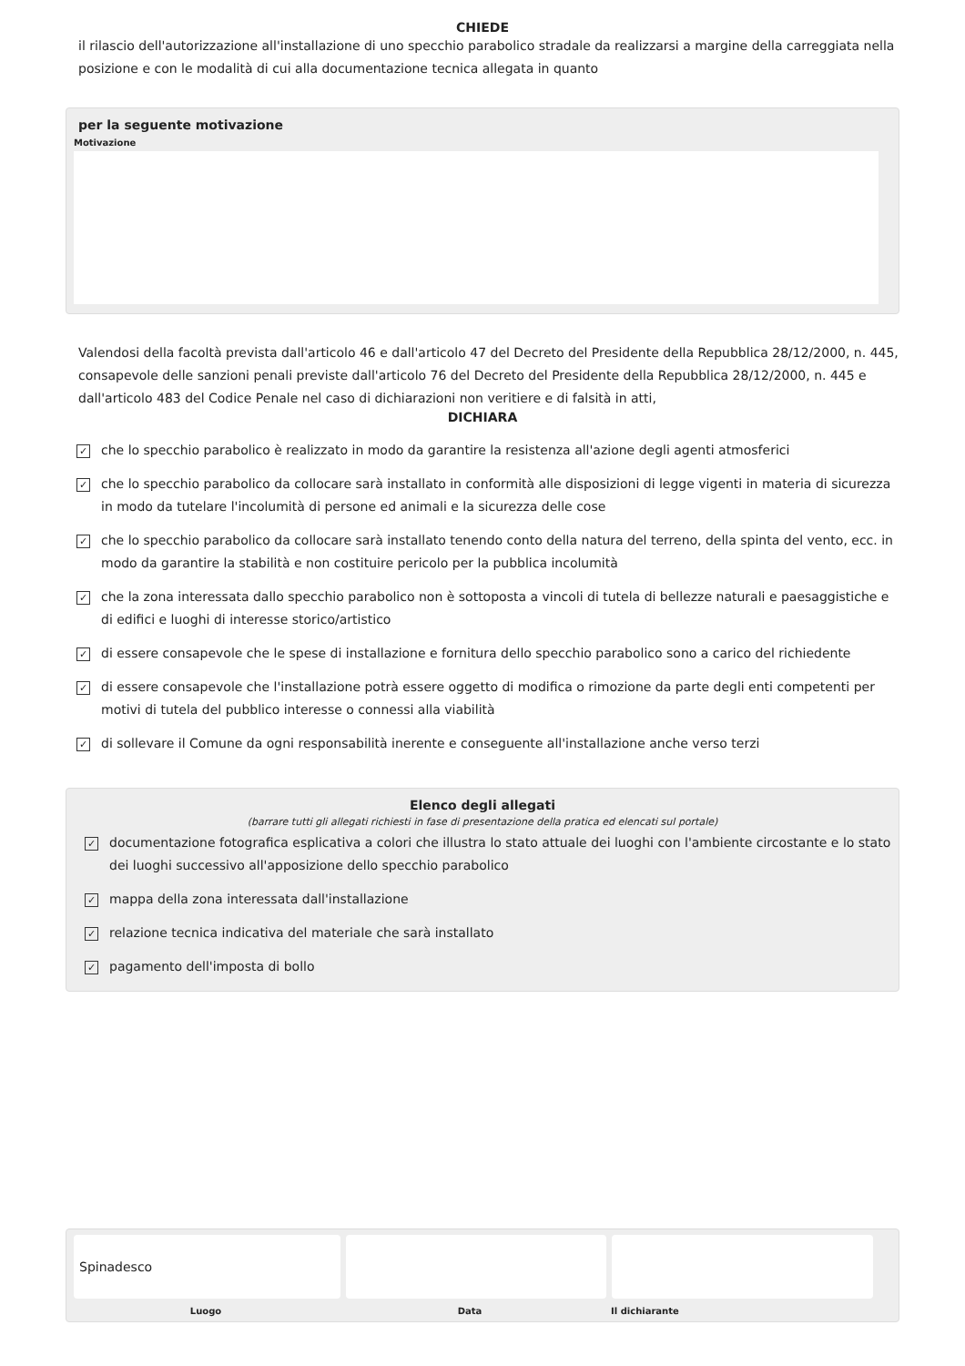CHIEDE
il rilascio dell'autorizzazione all'installazione di uno specchio parabolico stradale da realizzarsi a margine della carreggiata nella posizione e con le modalità di cui alla documentazione tecnica allegata in quanto
per la seguente motivazione
Motivazione
Valendosi della facoltà prevista dall'articolo 46 e dall'articolo 47 del Decreto del Presidente della Repubblica 28/12/2000, n. 445, consapevole delle sanzioni penali previste dall'articolo 76 del Decreto del Presidente della Repubblica 28/12/2000, n. 445 e dall'articolo 483 del Codice Penale nel caso di dichiarazioni non veritiere e di falsità in atti,
DICHIARA
✓ che lo specchio parabolico è realizzato in modo da garantire la resistenza all'azione degli agenti atmosferici
✓ che lo specchio parabolico da collocare sarà installato in conformità alle disposizioni di legge vigenti in materia di sicurezza in modo da tutelare l'incolumità di persone ed animali e la sicurezza delle cose
✓ che lo specchio parabolico da collocare sarà installato tenendo conto della natura del terreno, della spinta del vento, ecc. in modo da garantire la stabilità e non costituire pericolo per la pubblica incolumità
✓ che la zona interessata dallo specchio parabolico non è sottoposta a vincoli di tutela di bellezze naturali e paesaggistiche e di edifici e luoghi di interesse storico/artistico
✓ di essere consapevole che le spese di installazione e fornitura dello specchio parabolico sono a carico del richiedente
✓ di essere consapevole che l'installazione potrà essere oggetto di modifica o rimozione da parte degli enti competenti per motivi di tutela del pubblico interesse o connessi alla viabilità
✓ di sollevare il Comune da ogni responsabilità inerente e conseguente all'installazione anche verso terzi
Elenco degli allegati
(barrare tutti gli allegati richiesti in fase di presentazione della pratica ed elencati sul portale)
✓ documentazione fotografica esplicativa a colori che illustra lo stato attuale dei luoghi con l'ambiente circostante e lo stato dei luoghi successivo all'apposizione dello specchio parabolico
✓ mappa della zona interessata dall'installazione
✓ relazione tecnica indicativa del materiale che sarà installato
✓ pagamento dell'imposta di bollo
Spinadesco
Luogo Data Il dichiarante